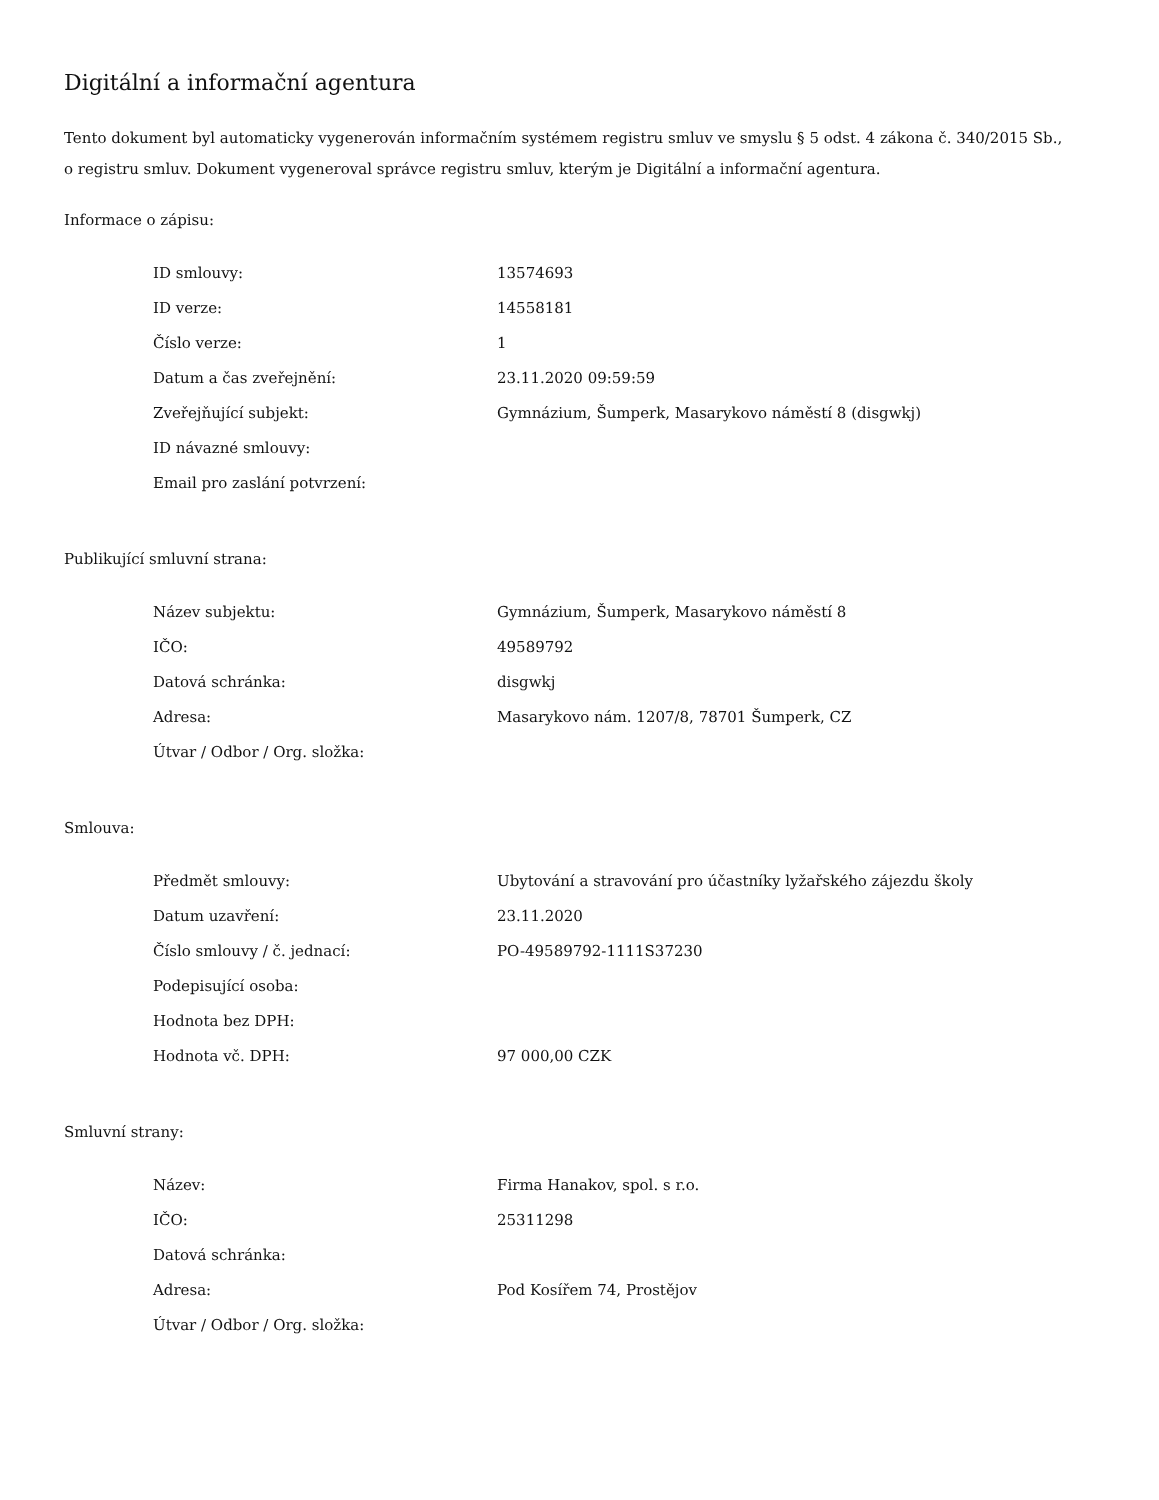Digitální a informační agentura
Tento dokument byl automaticky vygenerován informačním systémem registru smluv ve smyslu § 5 odst. 4 zákona č. 340/2015 Sb., o registru smluv. Dokument vygeneroval správce registru smluv, kterým je Digitální a informační agentura.
Informace o zápisu:
| ID smlouvy: | 13574693 |
| ID verze: | 14558181 |
| Číslo verze: | 1 |
| Datum a čas zveřejnění: | 23.11.2020 09:59:59 |
| Zveřejňující subjekt: | Gymnázium, Šumperk, Masarykovo náměstí 8 (disgwkj) |
| ID návazné smlouvy: | |
| Email pro zaslání potvrzení: | |
Publikující smluvní strana:
| Název subjektu: | Gymnázium, Šumperk, Masarykovo náměstí 8 |
| IČO: | 49589792 |
| Datová schránka: | disgwkj |
| Adresa: | Masarykovo nám. 1207/8, 78701 Šumperk, CZ |
| Útvar / Odbor / Org. složka: | |
Smlouva:
| Předmět smlouvy: | Ubytování a stravování pro účastníky lyžařského zájezdu školy |
| Datum uzavření: | 23.11.2020 |
| Číslo smlouvy / č. jednací: | PO-49589792-1111S37230 |
| Podepisující osoba: | |
| Hodnota bez DPH: | |
| Hodnota vč. DPH: | 97 000,00 CZK |
Smluvní strany:
| Název: | Firma Hanakov, spol. s r.o. |
| IČO: | 25311298 |
| Datová schránka: | |
| Adresa: | Pod Kosířem 74, Prostějov |
| Útvar / Odbor / Org. složka: | |